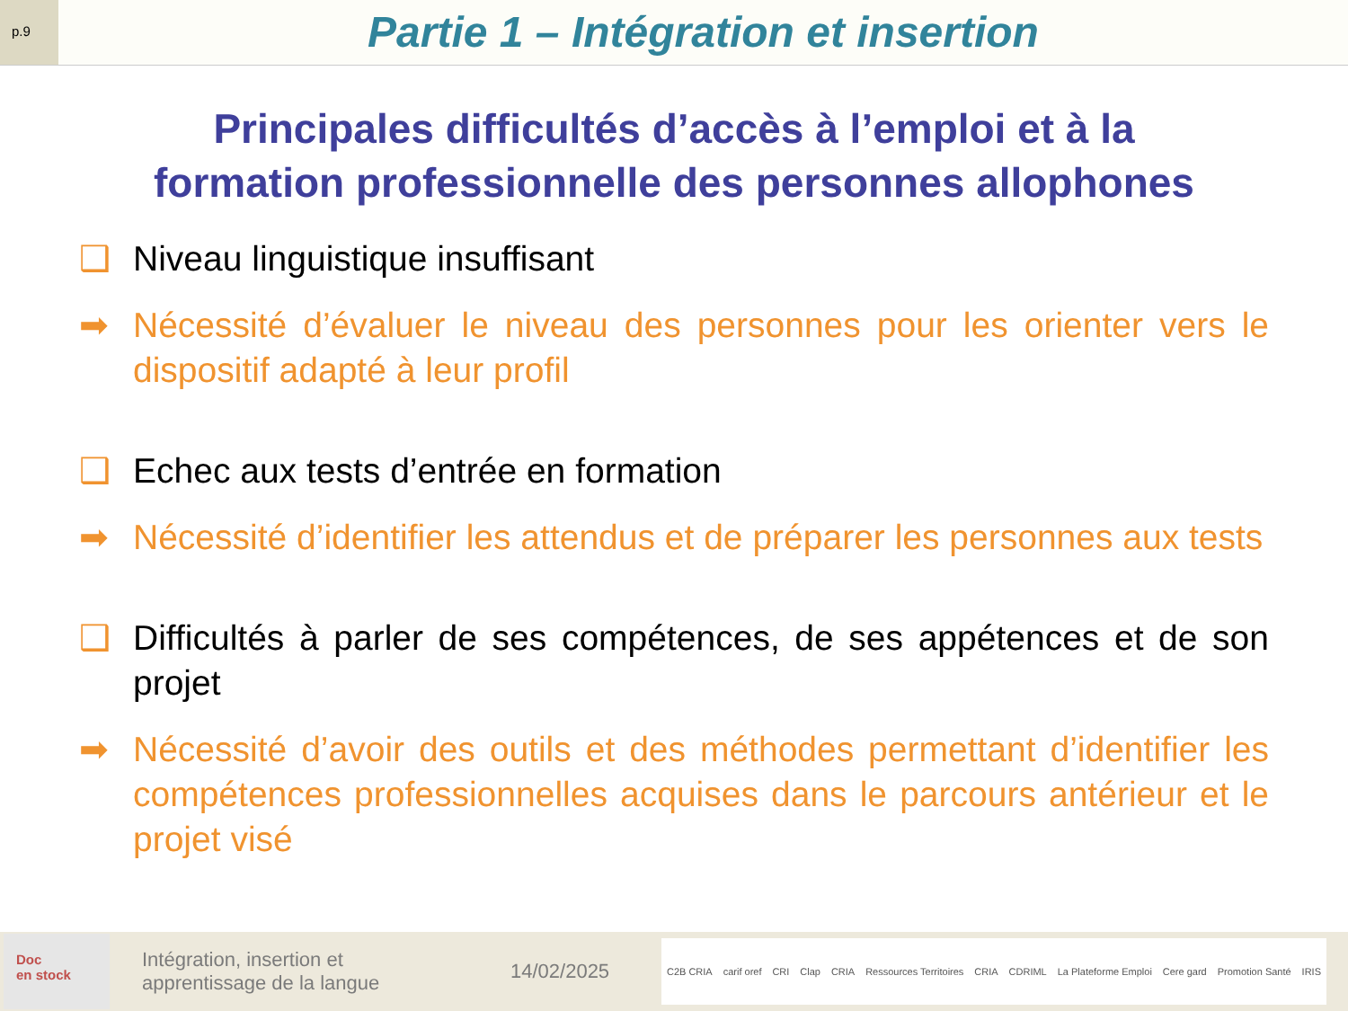p.9
Partie 1 – Intégration et insertion
Principales difficultés d’accès à l’emploi et à la
formation professionnelle des personnes allophones
❑ Niveau linguistique insuffisant
➡ Nécessité d’évaluer le niveau des personnes pour les orienter vers le dispositif adapté à leur profil
❑ Echec aux tests d’entrée en formation
➡ Nécessité d’identifier les attendus et de préparer les personnes aux tests
❑ Difficultés à parler de ses compétences, de ses appétences et de son projet
➡ Nécessité d’avoir des outils et des méthodes permettant d’identifier les compétences professionnelles acquises dans le parcours antérieur et le projet visé
Doc
en stock
Intégration, insertion et apprentissage de la langue
14/02/2025
C2B CRIA carif oref CRI Clap CRIA Ressources Territoires CRIA CDRIML La Plateforme Emploi Cere gard Promotion Santé IRIS